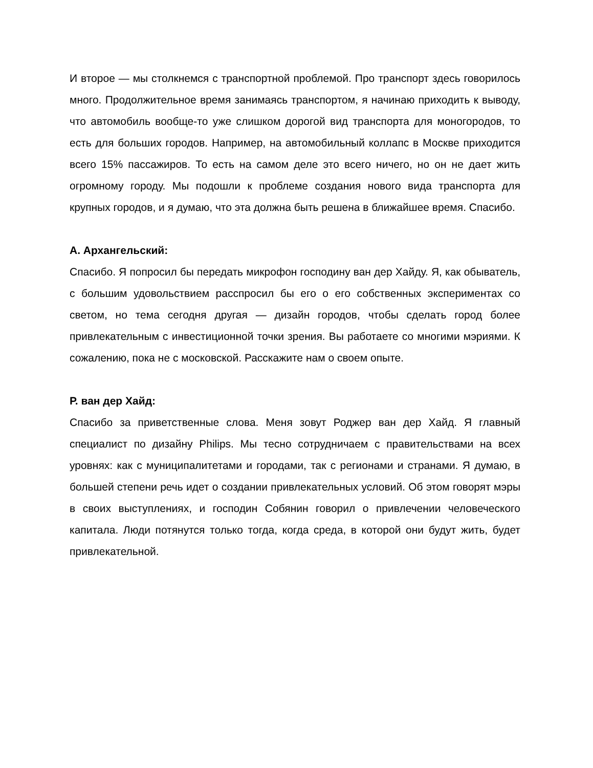И второе — мы столкнемся с транспортной проблемой. Про транспорт здесь говорилось много. Продолжительное время занимаясь транспортом, я начинаю приходить к выводу, что автомобиль вообще-то уже слишком дорогой вид транспорта для моногородов, то есть для больших городов. Например, на автомобильный коллапс в Москве приходится всего 15% пассажиров. То есть на самом деле это всего ничего, но он не дает жить огромному городу. Мы подошли к проблеме создания нового вида транспорта для крупных городов, и я думаю, что эта должна быть решена в ближайшее время. Спасибо.
А. Архангельский:
Спасибо. Я попросил бы передать микрофон господину ван дер Хайду. Я, как обыватель, с большим удовольствием расспросил бы его о его собственных экспериментах со светом, но тема сегодня другая — дизайн городов, чтобы сделать город более привлекательным с инвестиционной точки зрения. Вы работаете со многими мэриями. К сожалению, пока не с московской. Расскажите нам о своем опыте.
Р. ван дер Хайд:
Спасибо за приветственные слова. Меня зовут Роджер ван дер Хайд. Я главный специалист по дизайну Philips. Мы тесно сотрудничаем с правительствами на всех уровнях: как с муниципалитетами и городами, так с регионами и странами. Я думаю, в большей степени речь идет о создании привлекательных условий. Об этом говорят мэры в своих выступлениях, и господин Собянин говорил о привлечении человеческого капитала. Люди потянутся только тогда, когда среда, в которой они будут жить, будет привлекательной.